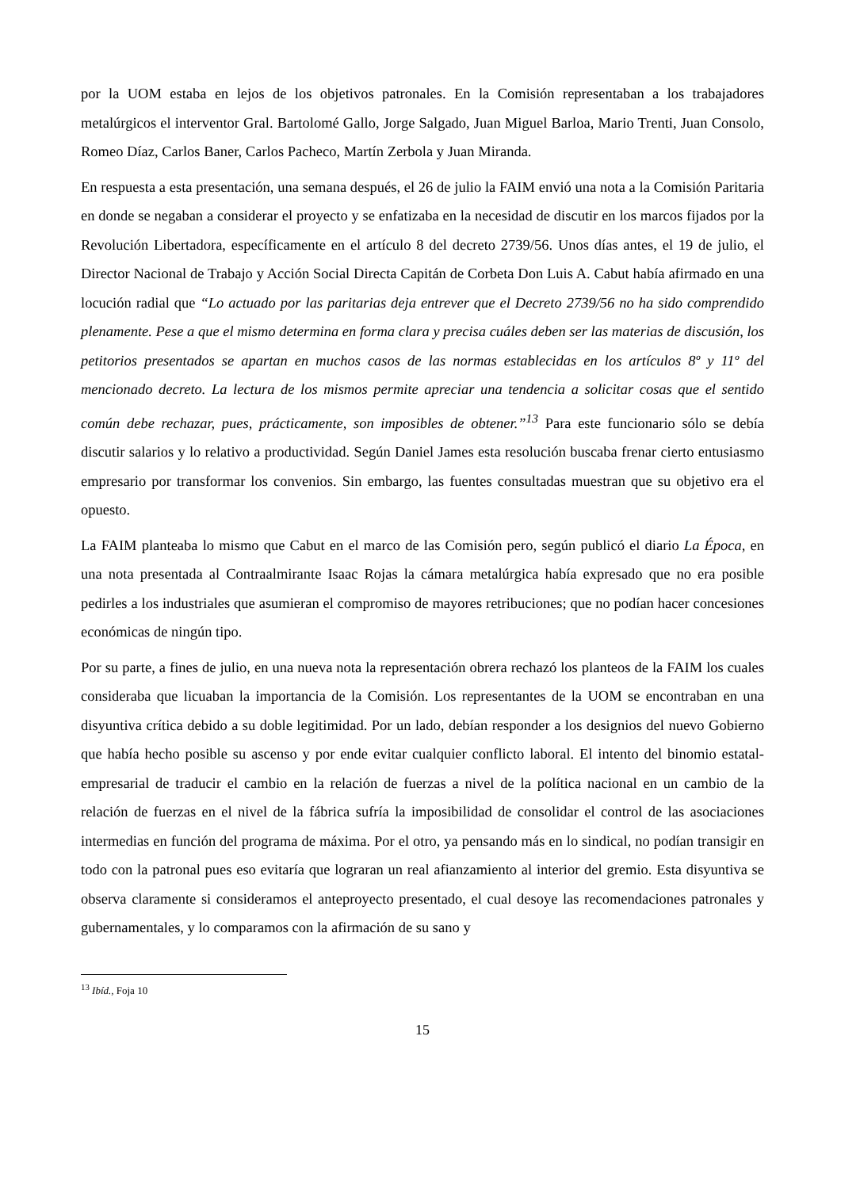por la UOM estaba en lejos de los objetivos patronales. En la Comisión representaban a los trabajadores metalúrgicos el interventor Gral. Bartolomé Gallo, Jorge Salgado, Juan Miguel Barloa, Mario Trenti, Juan Consolo, Romeo Díaz, Carlos Baner, Carlos Pacheco, Martín Zerbola y Juan Miranda.
En respuesta a esta presentación, una semana después, el 26 de julio la FAIM envió una nota a la Comisión Paritaria en donde se negaban a considerar el proyecto y se enfatizaba en la necesidad de discutir en los marcos fijados por la Revolución Libertadora, específicamente en el artículo 8 del decreto 2739/56. Unos días antes, el 19 de julio, el Director Nacional de Trabajo y Acción Social Directa Capitán de Corbeta Don Luis A. Cabut había afirmado en una locución radial que “Lo actuado por las paritarias deja entrever que el Decreto 2739/56 no ha sido comprendido plenamente. Pese a que el mismo determina en forma clara y precisa cuáles deben ser las materias de discusión, los petitorios presentados se apartan en muchos casos de las normas establecidas en los artículos 8º y 11º del mencionado decreto. La lectura de los mismos permite apreciar una tendencia a solicitar cosas que el sentido común debe rechazar, pues, prácticamente, son imposibles de obtener.”<sup>13</sup> Para este funcionario sólo se debía discutir salarios y lo relativo a productividad. Según Daniel James esta resolución buscaba frenar cierto entusiasmo empresario por transformar los convenios. Sin embargo, las fuentes consultadas muestran que su objetivo era el opuesto.
La FAIM planteaba lo mismo que Cabut en el marco de las Comisión pero, según publicó el diario La Época, en una nota presentada al Contraalmirante Isaac Rojas la cámara metalúrgica había expresado que no era posible pedirles a los industriales que asumieran el compromiso de mayores retribuciones; que no podían hacer concesiones económicas de ningún tipo.
Por su parte, a fines de julio, en una nueva nota la representación obrera rechazó los planteos de la FAIM los cuales consideraba que licuaban la importancia de la Comisión. Los representantes de la UOM se encontraban en una disyuntiva crítica debido a su doble legitimidad. Por un lado, debían responder a los designios del nuevo Gobierno que había hecho posible su ascenso y por ende evitar cualquier conflicto laboral. El intento del binomio estatal-empresarial de traducir el cambio en la relación de fuerzas a nivel de la política nacional en un cambio de la relación de fuerzas en el nivel de la fábrica sufría la imposibilidad de consolidar el control de las asociaciones intermedias en función del programa de máxima. Por el otro, ya pensando más en lo sindical, no podían transigir en todo con la patronal pues eso evitaría que lograran un real afianzamiento al interior del gremio. Esta disyuntiva se observa claramente si consideramos el anteproyecto presentado, el cual desoye las recomendaciones patronales y gubernamentales, y lo comparamos con la afirmación de su sano y
<sup>13</sup> Ibíd., Foja 10
15